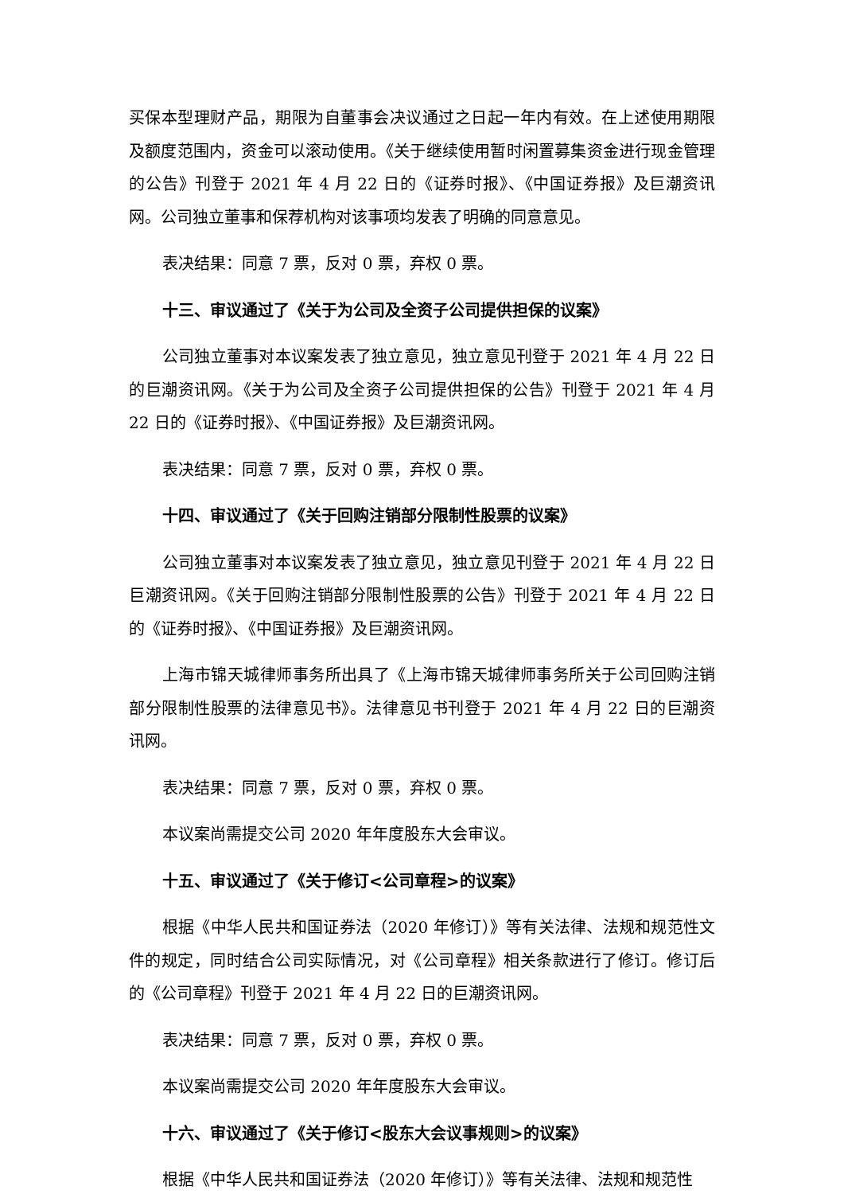买保本型理财产品，期限为自董事会决议通过之日起一年内有效。在上述使用期限及额度范围内，资金可以滚动使用。《关于继续使用暂时闲置募集资金进行现金管理的公告》刊登于 2021 年 4 月 22 日的《证券时报》、《中国证券报》及巨潮资讯网。公司独立董事和保荐机构对该事项均发表了明确的同意意见。
表决结果：同意 7 票，反对 0 票，弃权 0 票。
十三、审议通过了《关于为公司及全资子公司提供担保的议案》
公司独立董事对本议案发表了独立意见，独立意见刊登于 2021 年 4 月 22 日的巨潮资讯网。《关于为公司及全资子公司提供担保的公告》刊登于 2021 年 4 月 22 日的《证券时报》、《中国证券报》及巨潮资讯网。
表决结果：同意 7 票，反对 0 票，弃权 0 票。
十四、审议通过了《关于回购注销部分限制性股票的议案》
公司独立董事对本议案发表了独立意见，独立意见刊登于 2021 年 4 月 22 日巨潮资讯网。《关于回购注销部分限制性股票的公告》刊登于 2021 年 4 月 22 日的《证券时报》、《中国证券报》及巨潮资讯网。
上海市锦天城律师事务所出具了《上海市锦天城律师事务所关于公司回购注销部分限制性股票的法律意见书》。法律意见书刊登于 2021 年 4 月 22 日的巨潮资讯网。
表决结果：同意 7 票，反对 0 票，弃权 0 票。
本议案尚需提交公司 2020 年年度股东大会审议。
十五、审议通过了《关于修订<公司章程>的议案》
根据《中华人民共和国证券法（2020 年修订）》等有关法律、法规和规范性文件的规定，同时结合公司实际情况，对《公司章程》相关条款进行了修订。修订后的《公司章程》刊登于 2021 年 4 月 22 日的巨潮资讯网。
表决结果：同意 7 票，反对 0 票，弃权 0 票。
本议案尚需提交公司 2020 年年度股东大会审议。
十六、审议通过了《关于修订<股东大会议事规则>的议案》
根据《中华人民共和国证券法（2020 年修订）》等有关法律、法规和规范性